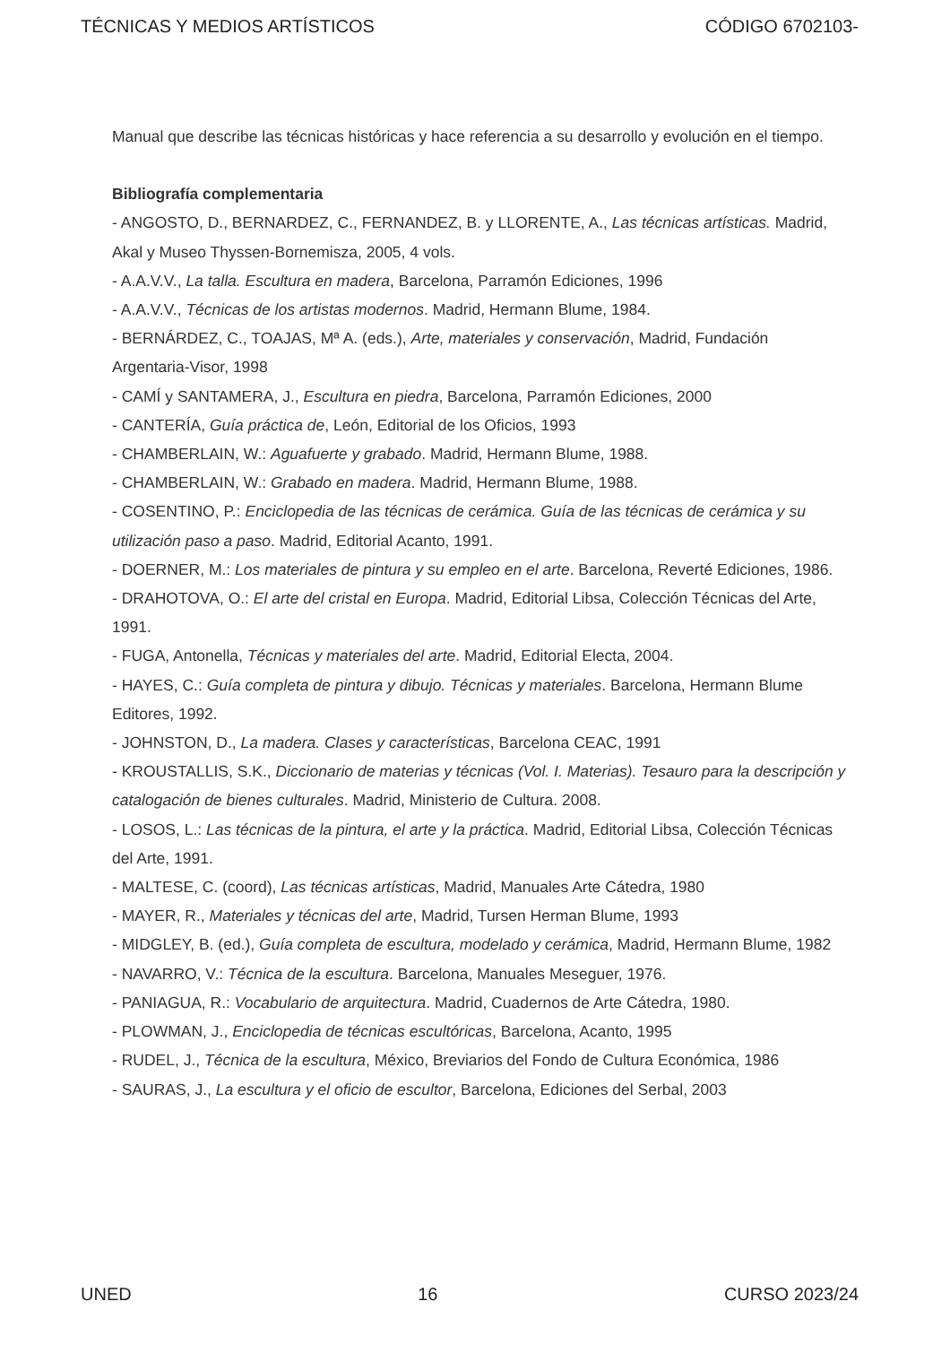TÉCNICAS Y MEDIOS ARTÍSTICOS CÓDIGO 6702103-
Manual que describe las técnicas históricas y hace referencia a su desarrollo y evolución en el tiempo.
Bibliografía complementaria
- ANGOSTO, D., BERNARDEZ, C., FERNANDEZ, B. y LLORENTE, A., Las técnicas artísticas. Madrid, Akal y Museo Thyssen-Bornemisza, 2005, 4 vols.
- A.A.V.V., La talla. Escultura en madera, Barcelona, Parramón Ediciones, 1996
- A.A.V.V., Técnicas de los artistas modernos. Madrid, Hermann Blume, 1984.
- BERNÁRDEZ, C., TOAJAS, Mª A. (eds.), Arte, materiales y conservación, Madrid, Fundación Argentaria-Visor, 1998
- CAMÍ y SANTAMERA, J., Escultura en piedra, Barcelona, Parramón Ediciones, 2000
- CANTERÍA, Guía práctica de, León, Editorial de los Oficios, 1993
- CHAMBERLAIN, W.: Aguafuerte y grabado. Madrid, Hermann Blume, 1988.
- CHAMBERLAIN, W.: Grabado en madera. Madrid, Hermann Blume, 1988.
- COSENTINO, P.: Enciclopedia de las técnicas de cerámica. Guía de las técnicas de cerámica y su utilización paso a paso. Madrid, Editorial Acanto, 1991.
- DOERNER, M.: Los materiales de pintura y su empleo en el arte. Barcelona, Reverté Ediciones, 1986.
- DRAHOTOVA, O.: El arte del cristal en Europa. Madrid, Editorial Libsa, Colección Técnicas del Arte, 1991.
- FUGA, Antonella, Técnicas y materiales del arte. Madrid, Editorial Electa, 2004.
- HAYES, C.: Guía completa de pintura y dibujo. Técnicas y materiales. Barcelona, Hermann Blume Editores, 1992.
- JOHNSTON, D., La madera. Clases y características, Barcelona CEAC, 1991
- KROUSTALLIS, S.K., Diccionario de materias y técnicas (Vol. I. Materias). Tesauro para la descripción y catalogación de bienes culturales. Madrid, Ministerio de Cultura. 2008.
- LOSOS, L.: Las técnicas de la pintura, el arte y la práctica. Madrid, Editorial Libsa, Colección Técnicas del Arte, 1991.
- MALTESE, C. (coord), Las técnicas artísticas, Madrid, Manuales Arte Cátedra, 1980
- MAYER, R., Materiales y técnicas del arte, Madrid, Tursen Herman Blume, 1993
- MIDGLEY, B. (ed.), Guía completa de escultura, modelado y cerámica, Madrid, Hermann Blume, 1982
- NAVARRO, V.: Técnica de la escultura. Barcelona, Manuales Meseguer, 1976.
- PANIAGUA, R.: Vocabulario de arquitectura. Madrid, Cuadernos de Arte Cátedra, 1980.
- PLOWMAN, J., Enciclopedia de técnicas escultóricas, Barcelona, Acanto, 1995
- RUDEL, J., Técnica de la escultura, México, Breviarios del Fondo de Cultura Económica, 1986
- SAURAS, J., La escultura y el oficio de escultor, Barcelona, Ediciones del Serbal, 2003
UNED 16 CURSO 2023/24